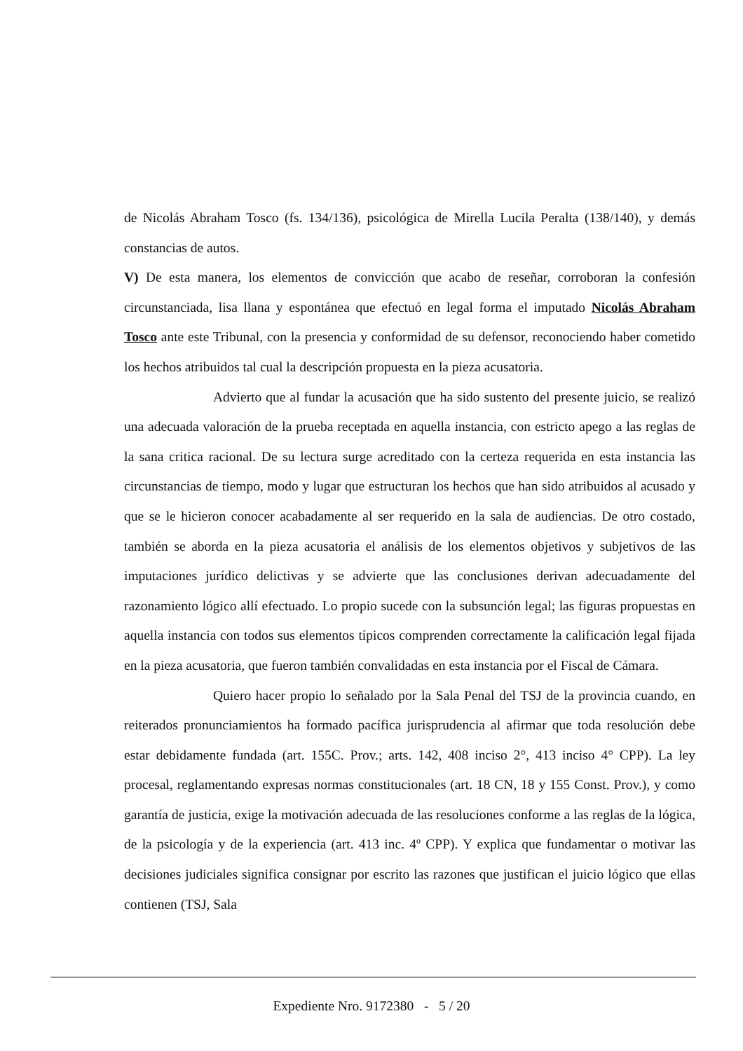de Nicolás Abraham Tosco (fs. 134/136), psicológica de Mirella Lucila Peralta (138/140), y demás constancias de autos.
V) De esta manera, los elementos de convicción que acabo de reseñar, corroboran la confesión circunstanciada, lisa llana y espontánea que efectuó en legal forma el imputado Nicolás Abraham Tosco ante este Tribunal, con la presencia y conformidad de su defensor, reconociendo haber cometido los hechos atribuidos tal cual la descripción propuesta en la pieza acusatoria.
Advierto que al fundar la acusación que ha sido sustento del presente juicio, se realizó una adecuada valoración de la prueba receptada en aquella instancia, con estricto apego a las reglas de la sana critica racional. De su lectura surge acreditado con la certeza requerida en esta instancia las circunstancias de tiempo, modo y lugar que estructuran los hechos que han sido atribuidos al acusado y que se le hicieron conocer acabadamente al ser requerido en la sala de audiencias. De otro costado, también se aborda en la pieza acusatoria el análisis de los elementos objetivos y subjetivos de las imputaciones jurídico delictivas y se advierte que las conclusiones derivan adecuadamente del razonamiento lógico allí efectuado. Lo propio sucede con la subsunción legal; las figuras propuestas en aquella instancia con todos sus elementos típicos comprenden correctamente la calificación legal fijada en la pieza acusatoria, que fueron también convalidadas en esta instancia por el Fiscal de Cámara.
Quiero hacer propio lo señalado por la Sala Penal del TSJ de la provincia cuando, en reiterados pronunciamientos ha formado pacífica jurisprudencia al afirmar que toda resolución debe estar debidamente fundada (art. 155C. Prov.; arts. 142, 408 inciso 2°, 413 inciso 4° CPP). La ley procesal, reglamentando expresas normas constitucionales (art. 18 CN, 18 y 155 Const. Prov.), y como garantía de justicia, exige la motivación adecuada de las resoluciones conforme a las reglas de la lógica, de la psicología y de la experiencia (art. 413 inc. 4º CPP). Y explica que fundamentar o motivar las decisiones judiciales significa consignar por escrito las razones que justifican el juicio lógico que ellas contienen (TSJ, Sala
Expediente Nro. 9172380 - 5 / 20